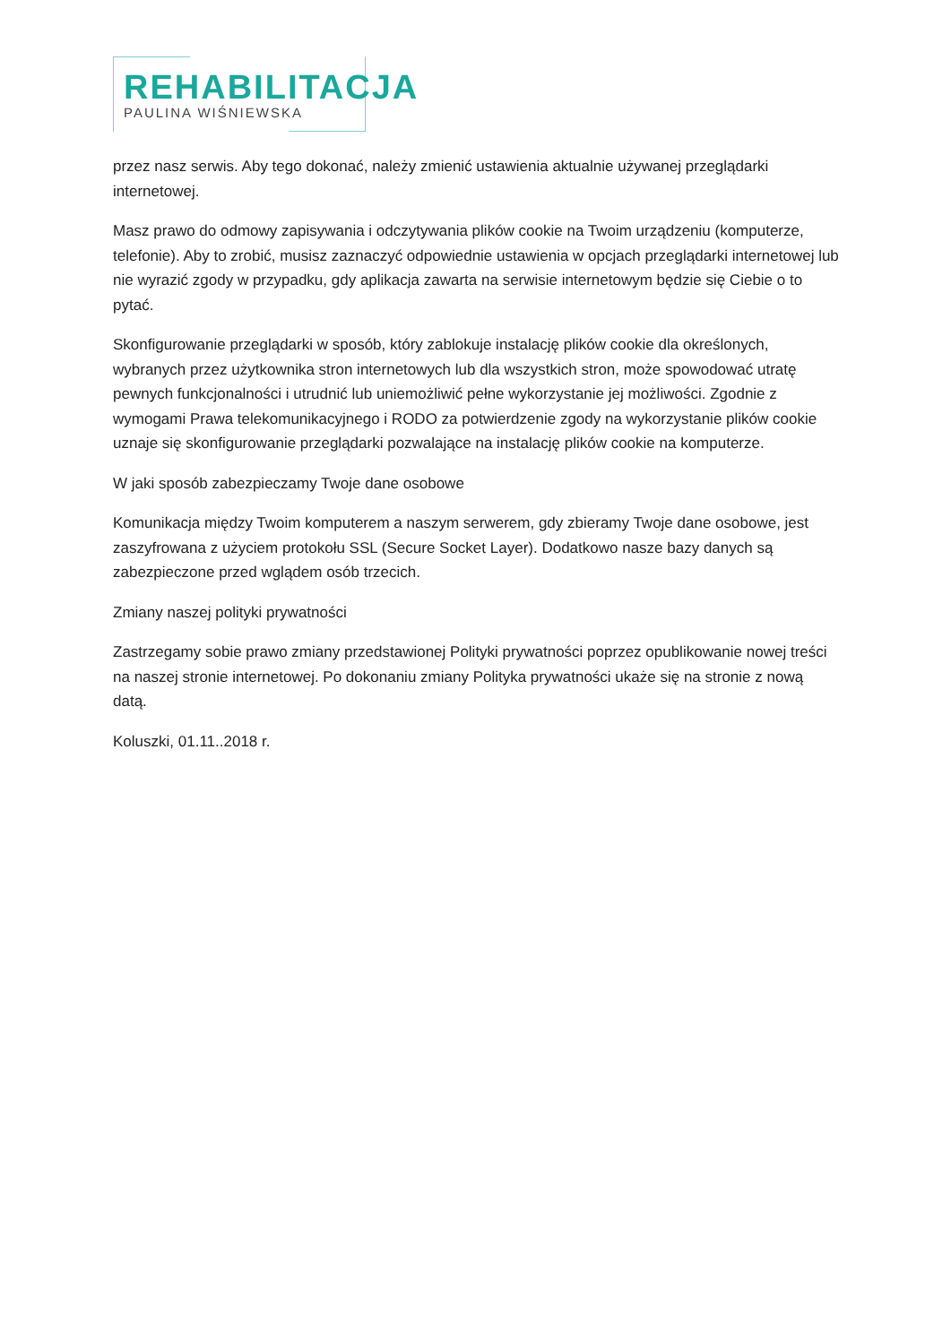REHABILITACJA
PAULINA WIŚNIEWSKA
przez nasz serwis. Aby tego dokonać, należy zmienić ustawienia aktualnie używanej przeglądarki internetowej.
Masz prawo do odmowy zapisywania i odczytywania plików cookie na Twoim urządzeniu (komputerze, telefonie). Aby to zrobić, musisz zaznaczyć odpowiednie ustawienia w opcjach przeglądarki internetowej lub nie wyrazić zgody w przypadku, gdy aplikacja zawarta na serwisie internetowym będzie się Ciebie o to pytać.
Skonfigurowanie przeglądarki w sposób, który zablokuje instalację plików cookie dla określonych, wybranych przez użytkownika stron internetowych lub dla wszystkich stron, może spowodować utratę pewnych funkcjonalności i utrudnić lub uniemożliwić pełne wykorzystanie jej możliwości. Zgodnie z wymogami Prawa telekomunikacyjnego i RODO za potwierdzenie zgody na wykorzystanie plików cookie uznaje się skonfigurowanie przeglądarki pozwalające na instalację plików cookie na komputerze.
W jaki sposób zabezpieczamy Twoje dane osobowe
Komunikacja między Twoim komputerem a naszym serwerem, gdy zbieramy Twoje dane osobowe, jest zaszyfrowana z użyciem protokołu SSL (Secure Socket Layer). Dodatkowo nasze bazy danych są zabezpieczone przed wglądem osób trzecich.
Zmiany naszej polityki prywatności
Zastrzegamy sobie prawo zmiany przedstawionej Polityki prywatności poprzez opublikowanie nowej treści na naszej stronie internetowej. Po dokonaniu zmiany Polityka prywatności ukaże się na stronie z nową datą.
Koluszki, 01.11..2018 r.